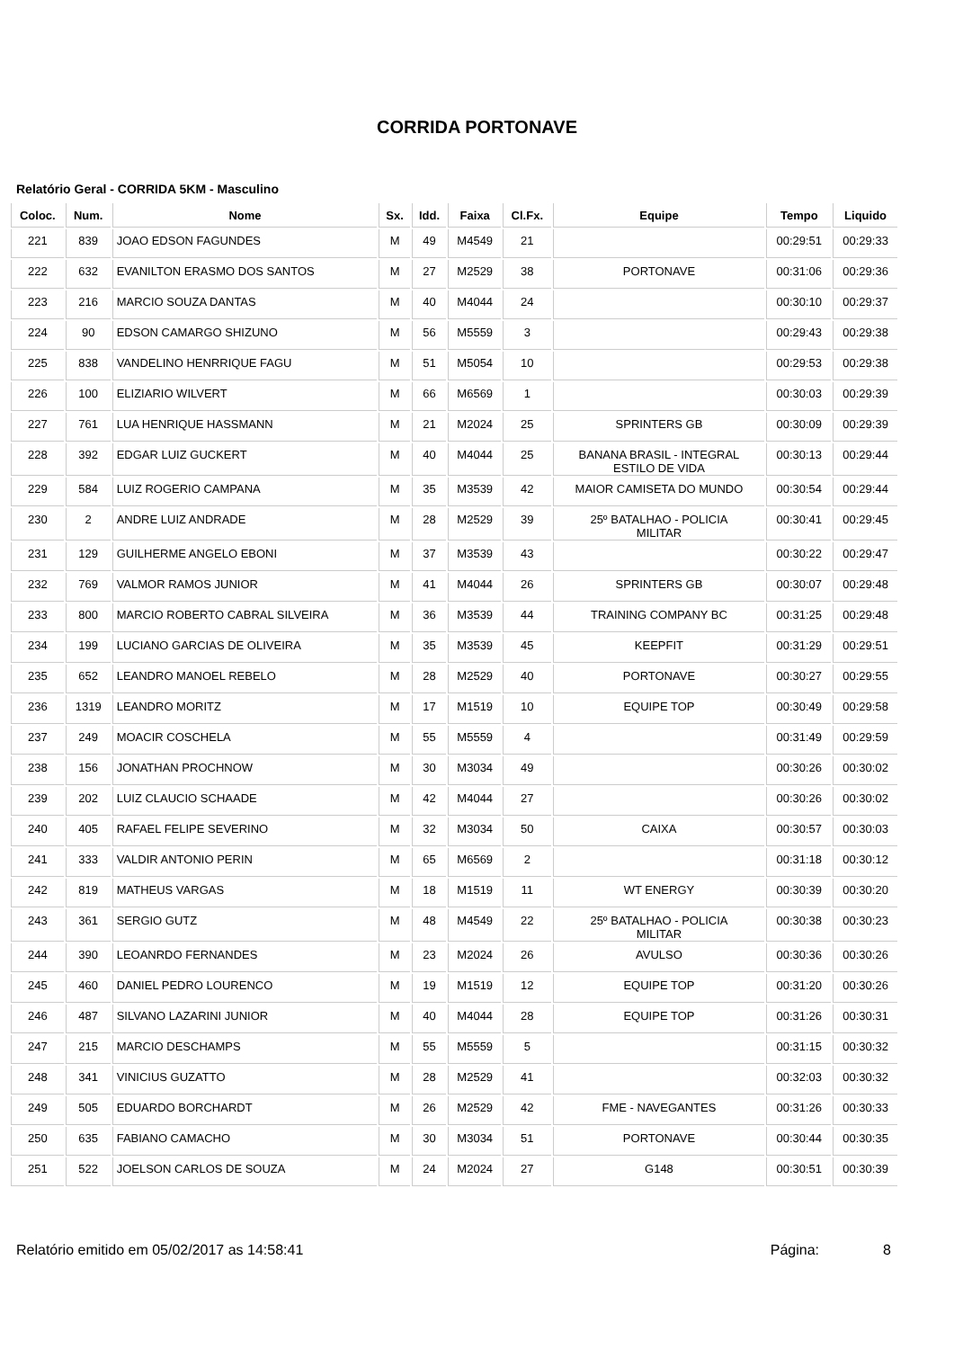CORRIDA PORTONAVE
Relatório Geral - CORRIDA 5KM - Masculino
| Coloc. | Num. | Nome | Sx. | Idd. | Faixa | Cl.Fx. | Equipe | Tempo | Liquido |
| --- | --- | --- | --- | --- | --- | --- | --- | --- | --- |
| 221 | 839 | JOAO EDSON FAGUNDES | M | 49 | M4549 | 21 | | 00:29:51 | 00:29:33 |
| 222 | 632 | EVANILTON ERASMO DOS SANTOS | M | 27 | M2529 | 38 | PORTONAVE | 00:31:06 | 00:29:36 |
| 223 | 216 | MARCIO SOUZA DANTAS | M | 40 | M4044 | 24 | | 00:30:10 | 00:29:37 |
| 224 | 90 | EDSON CAMARGO SHIZUNO | M | 56 | M5559 | 3 | | 00:29:43 | 00:29:38 |
| 225 | 838 | VANDELINO HENRRIQUE FAGU | M | 51 | M5054 | 10 | | 00:29:53 | 00:29:38 |
| 226 | 100 | ELIZIARIO WILVERT | M | 66 | M6569 | 1 | | 00:30:03 | 00:29:39 |
| 227 | 761 | LUA HENRIQUE HASSMANN | M | 21 | M2024 | 25 | SPRINTERS GB | 00:30:09 | 00:29:39 |
| 228 | 392 | EDGAR LUIZ GUCKERT | M | 40 | M4044 | 25 | BANANA BRASIL - INTEGRAL ESTILO DE VIDA | 00:30:13 | 00:29:44 |
| 229 | 584 | LUIZ ROGERIO CAMPANA | M | 35 | M3539 | 42 | MAIOR CAMISETA DO MUNDO | 00:30:54 | 00:29:44 |
| 230 | 2 | ANDRE LUIZ ANDRADE | M | 28 | M2529 | 39 | 25º BATALHAO - POLICIA MILITAR | 00:30:41 | 00:29:45 |
| 231 | 129 | GUILHERME ANGELO EBONI | M | 37 | M3539 | 43 | | 00:30:22 | 00:29:47 |
| 232 | 769 | VALMOR RAMOS JUNIOR | M | 41 | M4044 | 26 | SPRINTERS GB | 00:30:07 | 00:29:48 |
| 233 | 800 | MARCIO ROBERTO CABRAL SILVEIRA | M | 36 | M3539 | 44 | TRAINING COMPANY BC | 00:31:25 | 00:29:48 |
| 234 | 199 | LUCIANO GARCIAS DE OLIVEIRA | M | 35 | M3539 | 45 | KEEPFIT | 00:31:29 | 00:29:51 |
| 235 | 652 | LEANDRO MANOEL REBELO | M | 28 | M2529 | 40 | PORTONAVE | 00:30:27 | 00:29:55 |
| 236 | 1319 | LEANDRO MORITZ | M | 17 | M1519 | 10 | EQUIPE TOP | 00:30:49 | 00:29:58 |
| 237 | 249 | MOACIR COSCHELA | M | 55 | M5559 | 4 | | 00:31:49 | 00:29:59 |
| 238 | 156 | JONATHAN PROCHNOW | M | 30 | M3034 | 49 | | 00:30:26 | 00:30:02 |
| 239 | 202 | LUIZ CLAUCIO SCHAADE | M | 42 | M4044 | 27 | | 00:30:26 | 00:30:02 |
| 240 | 405 | RAFAEL FELIPE SEVERINO | M | 32 | M3034 | 50 | CAIXA | 00:30:57 | 00:30:03 |
| 241 | 333 | VALDIR ANTONIO PERIN | M | 65 | M6569 | 2 | | 00:31:18 | 00:30:12 |
| 242 | 819 | MATHEUS VARGAS | M | 18 | M1519 | 11 | WT ENERGY | 00:30:39 | 00:30:20 |
| 243 | 361 | SERGIO GUTZ | M | 48 | M4549 | 22 | 25º BATALHAO - POLICIA MILITAR | 00:30:38 | 00:30:23 |
| 244 | 390 | LEOANRDO FERNANDES | M | 23 | M2024 | 26 | AVULSO | 00:30:36 | 00:30:26 |
| 245 | 460 | DANIEL PEDRO LOURENCO | M | 19 | M1519 | 12 | EQUIPE TOP | 00:31:20 | 00:30:26 |
| 246 | 487 | SILVANO LAZARINI JUNIOR | M | 40 | M4044 | 28 | EQUIPE TOP | 00:31:26 | 00:30:31 |
| 247 | 215 | MARCIO DESCHAMPS | M | 55 | M5559 | 5 | | 00:31:15 | 00:30:32 |
| 248 | 341 | VINICIUS GUZATTO | M | 28 | M2529 | 41 | | 00:32:03 | 00:30:32 |
| 249 | 505 | EDUARDO BORCHARDT | M | 26 | M2529 | 42 | FME - NAVEGANTES | 00:31:26 | 00:30:33 |
| 250 | 635 | FABIANO CAMACHO | M | 30 | M3034 | 51 | PORTONAVE | 00:30:44 | 00:30:35 |
| 251 | 522 | JOELSON CARLOS DE SOUZA | M | 24 | M2024 | 27 | G148 | 00:30:51 | 00:30:39 |
Relatório emitido em 05/02/2017 as 14:58:41 Página: 8